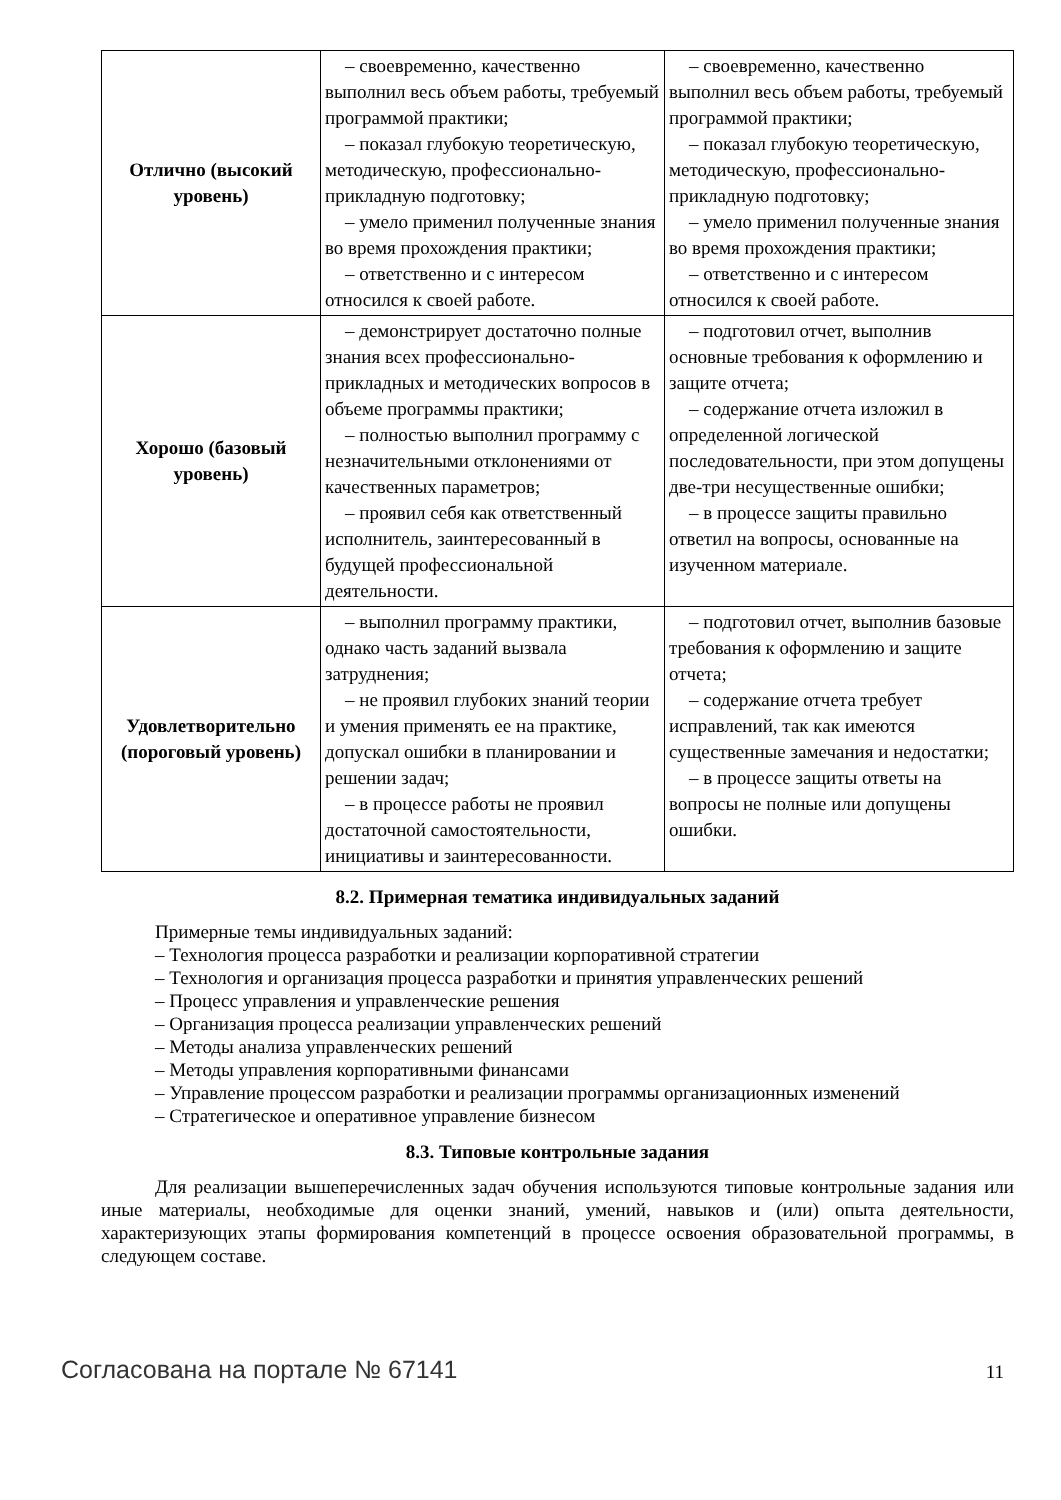| Отлично (высокий уровень) | – своевременно, качественно выполнил весь объем работы, требуемый программой практики; – показал глубокую теоретическую, методическую, профессионально-прикладную подготовку; – умело применил полученные знания во время прохождения практики; – ответственно и с интересом относился к своей работе. | – своевременно, качественно выполнил весь объем работы, требуемый программой практики; – показал глубокую теоретическую, методическую, профессионально-прикладную подготовку; – умело применил полученные знания во время прохождения практики; – ответственно и с интересом относился к своей работе. |
| Хорошо (базовый уровень) | – демонстрирует достаточно полные знания всех профессионально-прикладных и методических вопросов в объеме программы практики; – полностью выполнил программу с незначительными отклонениями от качественных параметров; – проявил себя как ответственный исполнитель, заинтересованный в будущей профессиональной деятельности. | – подготовил отчет, выполнив основные требования к оформлению и защите отчета; – содержание отчета изложил в определенной логической последовательности, при этом допущены две-три несущественные ошибки; – в процессе защиты правильно ответил на вопросы, основанные на изученном материале. |
| Удовлетворительно (пороговый уровень) | – выполнил программу практики, однако часть заданий вызвала затруднения; – не проявил глубоких знаний теории и умения применять ее на практике, допускал ошибки в планировании и решении задач; – в процессе работы не проявил достаточной самостоятельности, инициативы и заинтересованности. | – подготовил отчет, выполнив базовые требования к оформлению и защите отчета; – содержание отчета требует исправлений, так как имеются существенные замечания и недостатки; – в процессе защиты ответы на вопросы не полные или допущены ошибки. |
8.2. Примерная тематика индивидуальных заданий
Примерные темы индивидуальных заданий:
– Технология процесса разработки и реализации корпоративной стратегии
– Технология и организация процесса разработки и принятия управленческих решений
– Процесс управления и управленческие решения
– Организация процесса реализации управленческих решений
– Методы анализа управленческих решений
– Методы управления корпоративными финансами
– Управление процессом разработки и реализации программы организационных изменений
– Стратегическое и оперативное управление бизнесом
8.3. Типовые контрольные задания
Для реализации вышеперечисленных задач обучения используются типовые контрольные задания или иные материалы, необходимые для оценки знаний, умений, навыков и (или) опыта деятельности, характеризующих этапы формирования компетенций в процессе освоения образовательной программы, в следующем составе.
Согласована на портале № 67141 11